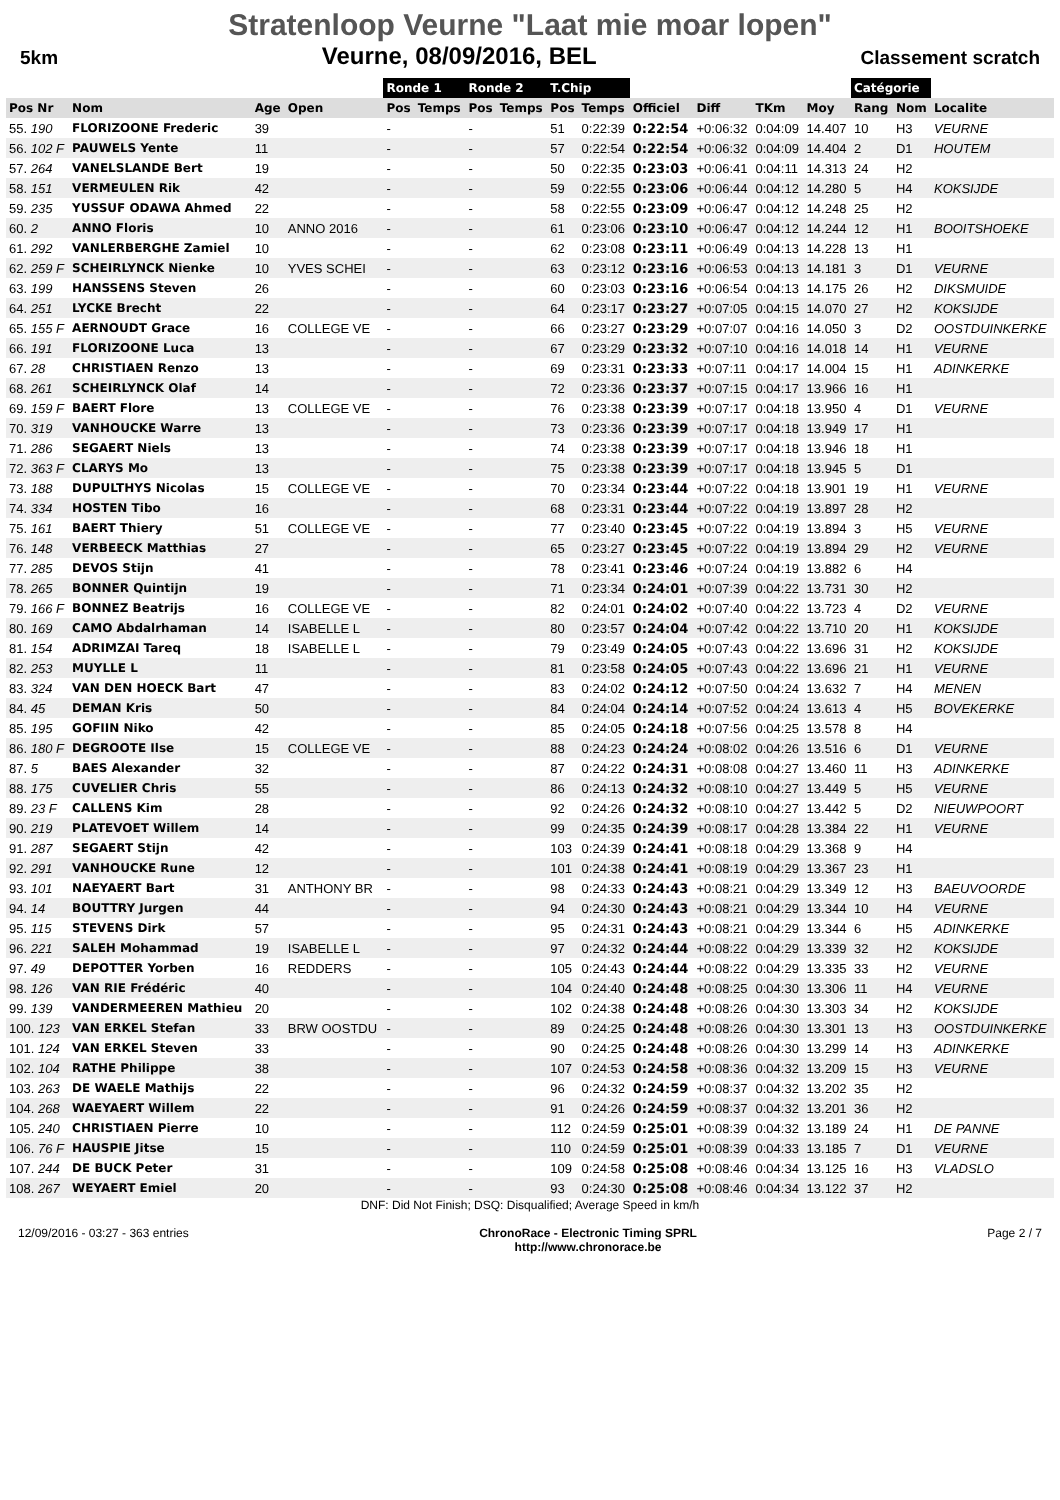Stratenloop Veurne "Laat mie moar lopen"
5km Veurne, 08/09/2016, BEL Classement scratch
| | | | | Ronde 1 | | Ronde 2 | | T.Chip | | | | | | Catégorie | | |
| --- | --- | --- | --- | --- | --- | --- | --- | --- | --- | --- | --- | --- | --- | --- | --- | --- |
| Pos Nr | Nom | Age | Open | Pos | Temps | Pos | Temps | Pos | Temps | Officiel | Diff | TKm | Moy | Rang | Nom | Localite |
| 55. 190 | FLORIZOONE Frederic | 39 | | - | | - | | 51 | 0:22:39 | 0:22:54 | +0:06:32 | 0:04:09 | 14.407 | 10 | H3 | VEURNE |
| 56. 102 F | PAUWELS Yente | 11 | | - | | - | | 57 | 0:22:54 | 0:22:54 | +0:06:32 | 0:04:09 | 14.404 | 2 | D1 | HOUTEM |
| 57. 264 | VANELSLANDE Bert | 19 | | - | | - | | 50 | 0:22:35 | 0:23:03 | +0:06:41 | 0:04:11 | 14.313 | 24 | H2 | |
| 58. 151 | VERMEULEN Rik | 42 | | - | | - | | 59 | 0:22:55 | 0:23:06 | +0:06:44 | 0:04:12 | 14.280 | 5 | H4 | KOKSIJDE |
| 59. 235 | YUSSUF ODAWA Ahmed | 22 | | - | | - | | 58 | 0:22:55 | 0:23:09 | +0:06:47 | 0:04:12 | 14.248 | 25 | H2 | |
| 60. 2 | ANNO Floris | 10 | ANNO 2016 | - | | - | | 61 | 0:23:06 | 0:23:10 | +0:06:47 | 0:04:12 | 14.244 | 12 | H1 | BOOITSHOEKE |
| 61. 292 | VANLERBERGHE Zamiel | 10 | | - | | - | | 62 | 0:23:08 | 0:23:11 | +0:06:49 | 0:04:13 | 14.228 | 13 | H1 | |
| 62. 259 F | SCHEIRLYNCK Nienke | 10 | YVES SCHEI | - | | - | | 63 | 0:23:12 | 0:23:16 | +0:06:53 | 0:04:13 | 14.181 | 3 | D1 | VEURNE |
| 63. 199 | HANSSENS Steven | 26 | | - | | - | | 60 | 0:23:03 | 0:23:16 | +0:06:54 | 0:04:13 | 14.175 | 26 | H2 | DIKSMUIDE |
| 64. 251 | LYCKE Brecht | 22 | | - | | - | | 64 | 0:23:17 | 0:23:27 | +0:07:05 | 0:04:15 | 14.070 | 27 | H2 | KOKSIJDE |
| 65. 155 F | AERNOUDT Grace | 16 | COLLEGE VE | - | | - | | 66 | 0:23:27 | 0:23:29 | +0:07:07 | 0:04:16 | 14.050 | 3 | D2 | OOSTDUINKERKE |
| 66. 191 | FLORIZOONE Luca | 13 | | - | | - | | 67 | 0:23:29 | 0:23:32 | +0:07:10 | 0:04:16 | 14.018 | 14 | H1 | VEURNE |
| 67. 28 | CHRISTIAEN Renzo | 13 | | - | | - | | 69 | 0:23:31 | 0:23:33 | +0:07:11 | 0:04:17 | 14.004 | 15 | H1 | ADINKERKE |
| 68. 261 | SCHEIRLYNCK Olaf | 14 | | - | | - | | 72 | 0:23:36 | 0:23:37 | +0:07:15 | 0:04:17 | 13.966 | 16 | H1 | |
| 69. 159 F | BAERT Flore | 13 | COLLEGE VE | - | | - | | 76 | 0:23:38 | 0:23:39 | +0:07:17 | 0:04:18 | 13.950 | 4 | D1 | VEURNE |
| 70. 319 | VANHOUCKE Warre | 13 | | - | | - | | 73 | 0:23:36 | 0:23:39 | +0:07:17 | 0:04:18 | 13.949 | 17 | H1 | |
| 71. 286 | SEGAERT Niels | 13 | | - | | - | | 74 | 0:23:38 | 0:23:39 | +0:07:17 | 0:04:18 | 13.946 | 18 | H1 | |
| 72. 363 F | CLARYS Mo | 13 | | - | | - | | 75 | 0:23:38 | 0:23:39 | +0:07:17 | 0:04:18 | 13.945 | 5 | D1 | |
| 73. 188 | DUPULTHYS Nicolas | 15 | COLLEGE VE | - | | - | | 70 | 0:23:34 | 0:23:44 | +0:07:22 | 0:04:18 | 13.901 | 19 | H1 | VEURNE |
| 74. 334 | HOSTEN Tibo | 16 | | - | | - | | 68 | 0:23:31 | 0:23:44 | +0:07:22 | 0:04:19 | 13.897 | 28 | H2 | |
| 75. 161 | BAERT Thiery | 51 | COLLEGE VE | - | | - | | 77 | 0:23:40 | 0:23:45 | +0:07:22 | 0:04:19 | 13.894 | 3 | H5 | VEURNE |
| 76. 148 | VERBEECK Matthias | 27 | | - | | - | | 65 | 0:23:27 | 0:23:45 | +0:07:22 | 0:04:19 | 13.894 | 29 | H2 | VEURNE |
| 77. 285 | DEVOS Stijn | 41 | | - | | - | | 78 | 0:23:41 | 0:23:46 | +0:07:24 | 0:04:19 | 13.882 | 6 | H4 | |
| 78. 265 | BONNER Quintijn | 19 | | - | | - | | 71 | 0:23:34 | 0:24:01 | +0:07:39 | 0:04:22 | 13.731 | 30 | H2 | |
| 79. 166 F | BONNEZ Beatrijs | 16 | COLLEGE VE | - | | - | | 82 | 0:24:01 | 0:24:02 | +0:07:40 | 0:04:22 | 13.723 | 4 | D2 | VEURNE |
| 80. 169 | CAMO Abdalrhaman | 14 | ISABELLE L | - | | - | | 80 | 0:23:57 | 0:24:04 | +0:07:42 | 0:04:22 | 13.710 | 20 | H1 | KOKSIJDE |
| 81. 154 | ADRIMZAI Tareq | 18 | ISABELLE L | - | | - | | 79 | 0:23:49 | 0:24:05 | +0:07:43 | 0:04:22 | 13.696 | 31 | H2 | KOKSIJDE |
| 82. 253 | MUYLLE L | 11 | | - | | - | | 81 | 0:23:58 | 0:24:05 | +0:07:43 | 0:04:22 | 13.696 | 21 | H1 | VEURNE |
| 83. 324 | VAN DEN HOECK Bart | 47 | | - | | - | | 83 | 0:24:02 | 0:24:12 | +0:07:50 | 0:04:24 | 13.632 | 7 | H4 | MENEN |
| 84. 45 | DEMAN Kris | 50 | | - | | - | | 84 | 0:24:04 | 0:24:14 | +0:07:52 | 0:04:24 | 13.613 | 4 | H5 | BOVEKERKE |
| 85. 195 | GOFIIN Niko | 42 | | - | | - | | 85 | 0:24:05 | 0:24:18 | +0:07:56 | 0:04:25 | 13.578 | 8 | H4 | |
| 86. 180 F | DEGROOTE Ilse | 15 | COLLEGE VE | - | | - | | 88 | 0:24:23 | 0:24:24 | +0:08:02 | 0:04:26 | 13.516 | 6 | D1 | VEURNE |
| 87. 5 | BAES Alexander | 32 | | - | | - | | 87 | 0:24:22 | 0:24:31 | +0:08:08 | 0:04:27 | 13.460 | 11 | H3 | ADINKERKE |
| 88. 175 | CUVELIER Chris | 55 | | - | | - | | 86 | 0:24:13 | 0:24:32 | +0:08:10 | 0:04:27 | 13.449 | 5 | H5 | VEURNE |
| 89. 23 F | CALLENS Kim | 28 | | - | | - | | 92 | 0:24:26 | 0:24:32 | +0:08:10 | 0:04:27 | 13.442 | 5 | D2 | NIEUWPOORT |
| 90. 219 | PLATEVOET Willem | 14 | | - | | - | | 99 | 0:24:35 | 0:24:39 | +0:08:17 | 0:04:28 | 13.384 | 22 | H1 | VEURNE |
| 91. 287 | SEGAERT Stijn | 42 | | - | | - | | 103 | 0:24:39 | 0:24:41 | +0:08:18 | 0:04:29 | 13.368 | 9 | H4 | |
| 92. 291 | VANHOUCKE Rune | 12 | | - | | - | | 101 | 0:24:38 | 0:24:41 | +0:08:19 | 0:04:29 | 13.367 | 23 | H1 | |
| 93. 101 | NAEYAERT Bart | 31 | ANTHONY BR | - | | - | | 98 | 0:24:33 | 0:24:43 | +0:08:21 | 0:04:29 | 13.349 | 12 | H3 | BAEUVOORDE |
| 94. 14 | BOUTTRY Jurgen | 44 | | - | | - | | 94 | 0:24:30 | 0:24:43 | +0:08:21 | 0:04:29 | 13.344 | 10 | H4 | VEURNE |
| 95. 115 | STEVENS Dirk | 57 | | - | | - | | 95 | 0:24:31 | 0:24:43 | +0:08:21 | 0:04:29 | 13.344 | 6 | H5 | ADINKERKE |
| 96. 221 | SALEH Mohammad | 19 | ISABELLE L | - | | - | | 97 | 0:24:32 | 0:24:44 | +0:08:22 | 0:04:29 | 13.339 | 32 | H2 | KOKSIJDE |
| 97. 49 | DEPOTTER Yorben | 16 | REDDERS | - | | - | | 105 | 0:24:43 | 0:24:44 | +0:08:22 | 0:04:29 | 13.335 | 33 | H2 | VEURNE |
| 98. 126 | VAN RIE Frédéric | 40 | | - | | - | | 104 | 0:24:40 | 0:24:48 | +0:08:25 | 0:04:30 | 13.306 | 11 | H4 | VEURNE |
| 99. 139 | VANDERMEEREN Mathieu | 20 | | - | | - | | 102 | 0:24:38 | 0:24:48 | +0:08:26 | 0:04:30 | 13.303 | 34 | H2 | KOKSIJDE |
| 100. 123 | VAN ERKEL Stefan | 33 | BRW OOSTDU | - | | - | | 89 | 0:24:25 | 0:24:48 | +0:08:26 | 0:04:30 | 13.301 | 13 | H3 | OOSTDUINKERKE |
| 101. 124 | VAN ERKEL Steven | 33 | | - | | - | | 90 | 0:24:25 | 0:24:48 | +0:08:26 | 0:04:30 | 13.299 | 14 | H3 | ADINKERKE |
| 102. 104 | RATHE Philippe | 38 | | - | | - | | 107 | 0:24:53 | 0:24:58 | +0:08:36 | 0:04:32 | 13.209 | 15 | H3 | VEURNE |
| 103. 263 | DE WAELE Mathijs | 22 | | - | | - | | 96 | 0:24:32 | 0:24:59 | +0:08:37 | 0:04:32 | 13.202 | 35 | H2 | |
| 104. 268 | WAEYAERT Willem | 22 | | - | | - | | 91 | 0:24:26 | 0:24:59 | +0:08:37 | 0:04:32 | 13.201 | 36 | H2 | |
| 105. 240 | CHRISTIAEN Pierre | 10 | | - | | - | | 112 | 0:24:59 | 0:25:01 | +0:08:39 | 0:04:32 | 13.189 | 24 | H1 | DE PANNE |
| 106. 76 F | HAUSPIE Jitse | 15 | | - | | - | | 110 | 0:24:59 | 0:25:01 | +0:08:39 | 0:04:33 | 13.185 | 7 | D1 | VEURNE |
| 107. 244 | DE BUCK Peter | 31 | | - | | - | | 109 | 0:24:58 | 0:25:08 | +0:08:46 | 0:04:34 | 13.125 | 16 | H3 | VLADSLO |
| 108. 267 | WEYAERT Emiel | 20 | | - | | - | | 93 | 0:24:30 | 0:25:08 | +0:08:46 | 0:04:34 | 13.122 | 37 | H2 | |
DNF: Did Not Finish; DSQ: Disqualified; Average Speed in km/h
12/09/2016 - 03:27 - 363 entries ChronoRace - Electronic Timing SPRL
http://www.chronorace.be Page 2 / 7